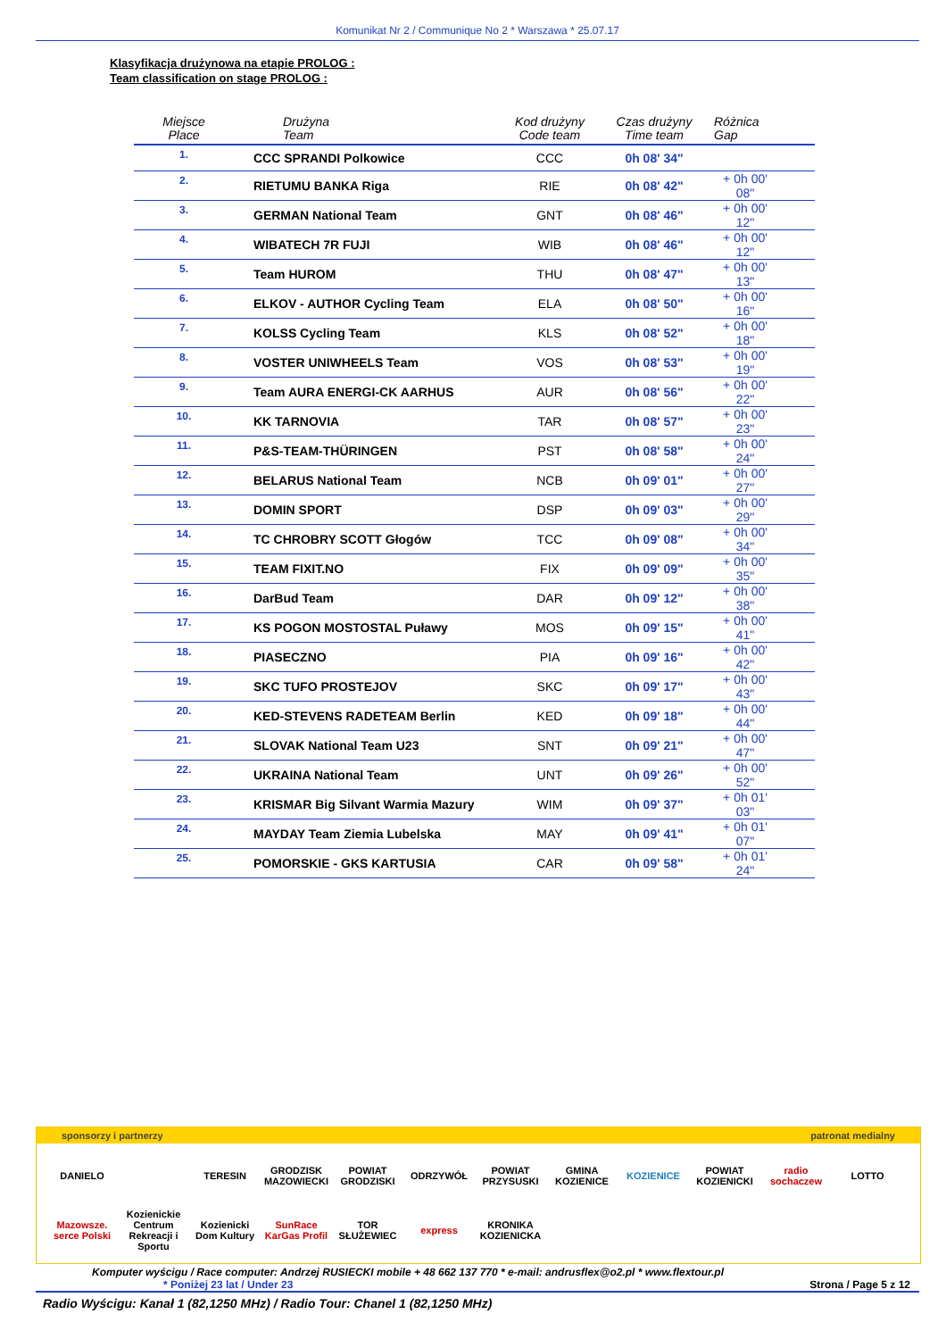Komunikat Nr 2 / Communique No 2 * Warszawa * 25.07.17
Klasyfikacja drużynowa na etapie PROLOG :
Team classification on stage PROLOG :
| Miejsce Place | Drużyna Team | Kod drużyny Code team | Czas drużyny Time team | Różnica Gap | |
| --- | --- | --- | --- | --- | --- |
| 1. | CCC SPRANDI Polkowice | CCC | 0h 08' 34" | | |
| 2. | RIETUMU BANKA Riga | RIE | 0h 08' 42" | + 0h 00' 08" | |
| 3. | GERMAN National Team | GNT | 0h 08' 46" | + 0h 00' 12" | |
| 4. | WIBATECH 7R FUJI | WIB | 0h 08' 46" | + 0h 00' 12" | |
| 5. | Team HUROM | THU | 0h 08' 47" | + 0h 00' 13" | |
| 6. | ELKOV - AUTHOR Cycling Team | ELA | 0h 08' 50" | + 0h 00' 16" | |
| 7. | KOLSS Cycling Team | KLS | 0h 08' 52" | + 0h 00' 18" | |
| 8. | VOSTER UNIWHEELS Team | VOS | 0h 08' 53" | + 0h 00' 19" | |
| 9. | Team AURA ENERGI-CK AARHUS | AUR | 0h 08' 56" | + 0h 00' 22" | |
| 10. | KK TARNOVIA | TAR | 0h 08' 57" | + 0h 00' 23" | |
| 11. | P&S-TEAM-THÜRINGEN | PST | 0h 08' 58" | + 0h 00' 24" | |
| 12. | BELARUS National Team | NCB | 0h 09' 01" | + 0h 00' 27" | |
| 13. | DOMIN SPORT | DSP | 0h 09' 03" | + 0h 00' 29" | |
| 14. | TC CHROBRY SCOTT Głogów | TCC | 0h 09' 08" | + 0h 00' 34" | |
| 15. | TEAM FIXIT.NO | FIX | 0h 09' 09" | + 0h 00' 35" | |
| 16. | DarBud Team | DAR | 0h 09' 12" | + 0h 00' 38" | |
| 17. | KS POGON MOSTOSTAL Puławy | MOS | 0h 09' 15" | + 0h 00' 41" | |
| 18. | PIASECZNO | PIA | 0h 09' 16" | + 0h 00' 42" | |
| 19. | SKC TUFO PROSTEJOV | SKC | 0h 09' 17" | + 0h 00' 43" | |
| 20. | KED-STEVENS RADETEAM Berlin | KED | 0h 09' 18" | + 0h 00' 44" | |
| 21. | SLOVAK National Team U23 | SNT | 0h 09' 21" | + 0h 00' 47" | |
| 22. | UKRAINA National Team | UNT | 0h 09' 26" | + 0h 00' 52" | |
| 23. | KRISMAR Big Silvant Warmia Mazury | WIM | 0h 09' 37" | + 0h 01' 03" | |
| 24. | MAYDAY Team Ziemia Lubelska | MAY | 0h 09' 41" | + 0h 01' 07" | |
| 25. | POMORSKIE - GKS KARTUSIA | CAR | 0h 09' 58" | + 0h 01' 24" | |
sponsorzy i partnerzy patronat medialny
DANIELO TERESIN GRODZISK MAZOWIECKI POWIAT GRODZISKI ODRZYWÓŁ POWIAT PRZYSUSKI GMINA KOZIENICE KOZIENICE POWIAT KOZIENICKI radio sochaczew LOTTO Mazowsze. serce Polski Kozienickie Centrum Rekreacji i Sportu Kozienicki Dom Kultury SunRace KarGas Profil TOR SŁUŻEWIEC express KRONIKA KOZIENICKA
Komputer wyścigu / Race computer: Andrzej RUSIECKI mobile + 48 662 137 770 * e-mail: andrusflex@o2.pl * www.flextour.pl
* Poniżej 23 lat / Under 23 Strona / Page 5 z 12
Radio Wyścigu: Kanał 1 (82,1250 MHz) / Radio Tour: Chanel 1 (82,1250 MHz)